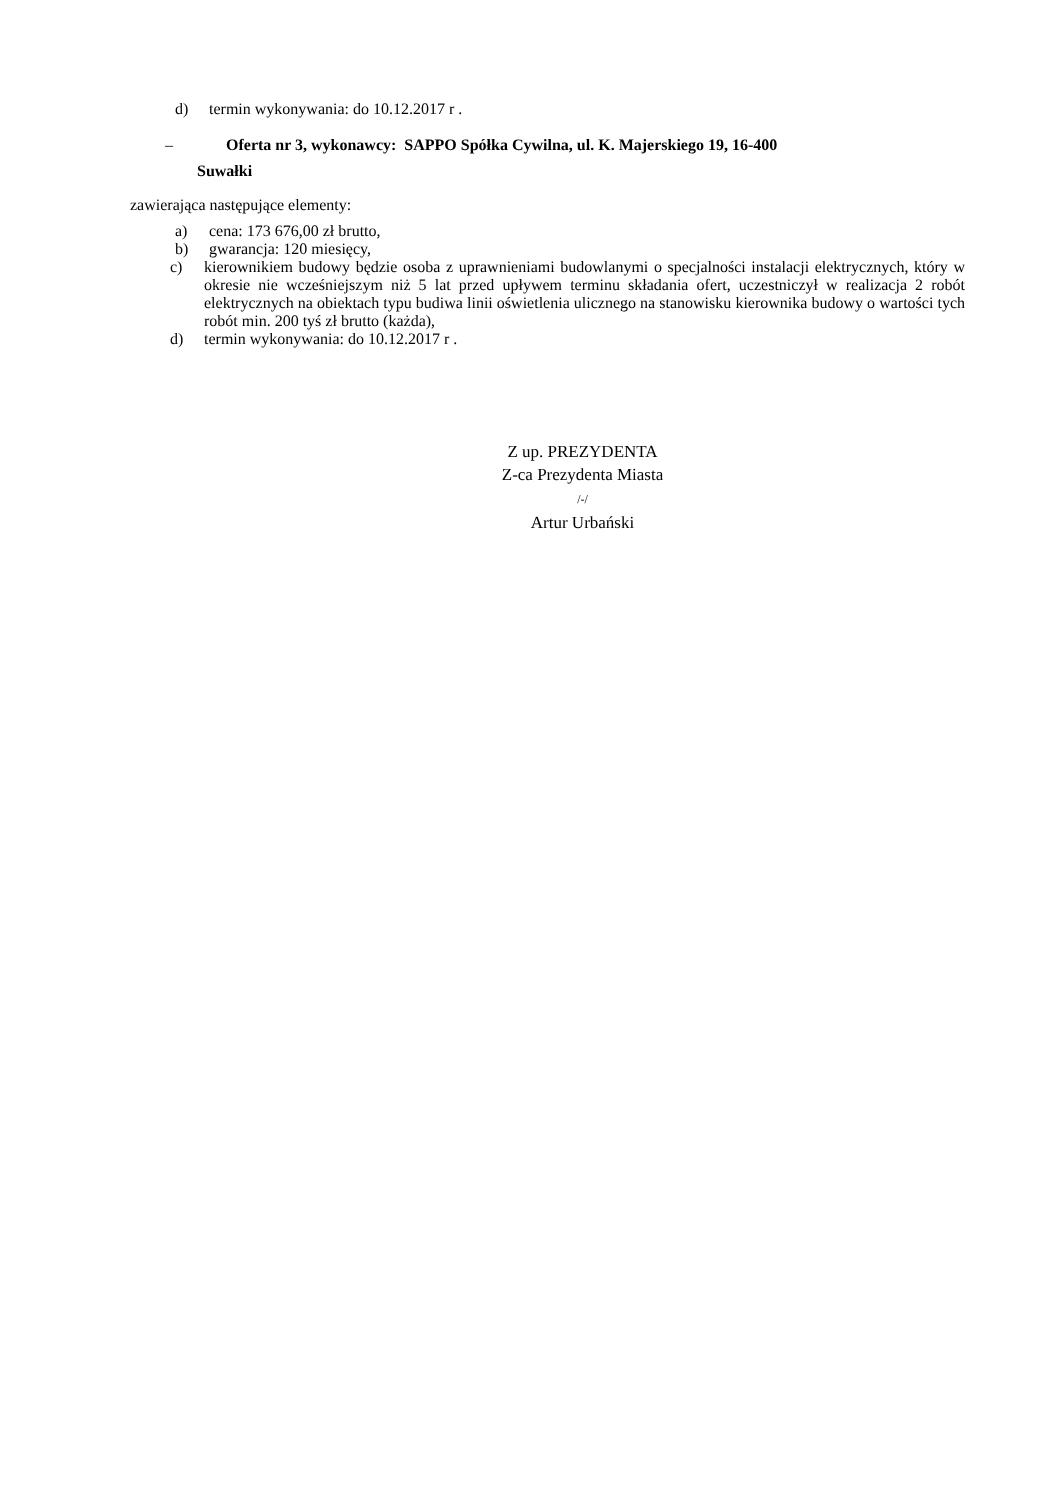d) termin wykonywania: do 10.12.2017 r .
– Oferta nr 3, wykonawcy: SAPPO Spółka Cywilna, ul. K. Majerskiego 19, 16-400
Suwałki
zawierająca następujące elementy:
a) cena: 173 676,00 zł brutto,
b) gwarancja: 120 miesięcy,
c) kierownikiem budowy będzie osoba z uprawnieniami budowlanymi o specjalności instalacji elektrycznych, który w okresie nie wcześniejszym niż 5 lat przed upływem terminu składania ofert, uczestniczył w realizacja 2 robót elektrycznych na obiektach typu budiwa linii oświetlenia ulicznego na stanowisku kierownika budowy o wartości tych robót min. 200 tyś zł brutto (każda),
d) termin wykonywania: do 10.12.2017 r .
Z up. PREZYDENTA
Z-ca Prezydenta Miasta
/-/
Artur Urbański